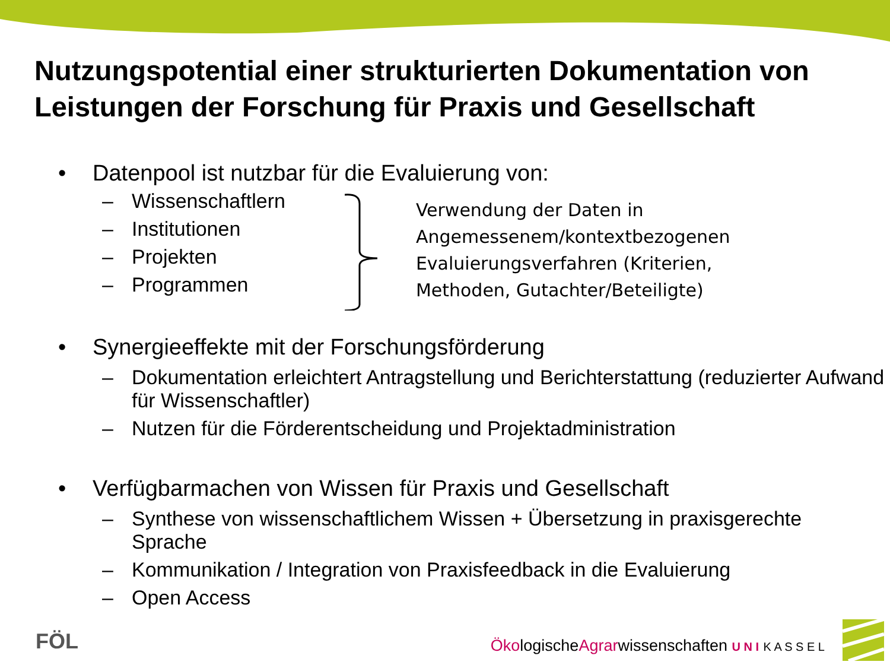Nutzungspotential einer strukturierten Dokumentation von Leistungen der Forschung für Praxis und Gesellschaft
• Datenpool ist nutzbar für die Evaluierung von:
– Wissenschaftlern
– Institutionen
– Projekten
– Programmen
Verwendung der Daten in
Angemessenem/kontextbezogenen
Evaluierungsverfahren (Kriterien,
Methoden, Gutachter/Beteiligte)
• Synergieeffekte mit der Forschungsförderung
– Dokumentation erleichtert Antragstellung und Berichterstattung (reduzierter Aufwand für Wissenschaftler)
– Nutzen für die Förderentscheidung und Projektadministration
• Verfügbarmachen von Wissen für Praxis und Gesellschaft
– Synthese von wissenschaftlichem Wissen + Übersetzung in praxisgerechte Sprache
– Kommunikation / Integration von Praxisfeedback in die Evaluierung
– Open Access
FÖL
ÖkologischeAgrarwissenschaften U N I K A S S E L